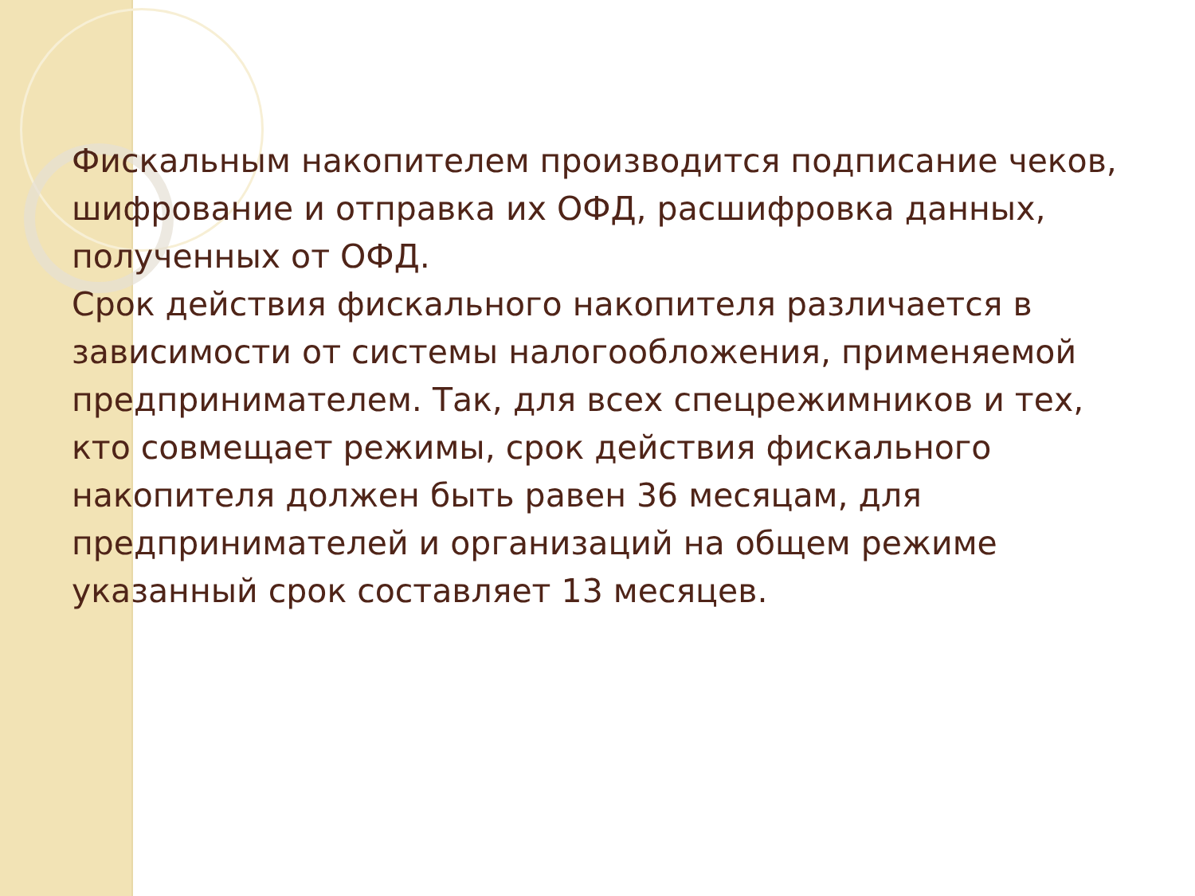Фискальным накопителем производится подписание чеков, шифрование и отправка их ОФД, расшифровка данных, полученных от ОФД.
Срок действия фискального накопителя различается в зависимости от системы налогообложения, применяемой предпринимателем. Так, для всех спецрежимников и тех, кто совмещает режимы, срок действия фискального накопителя должен быть равен 36 месяцам, для предпринимателей и организаций на общем режиме указанный срок составляет 13 месяцев.